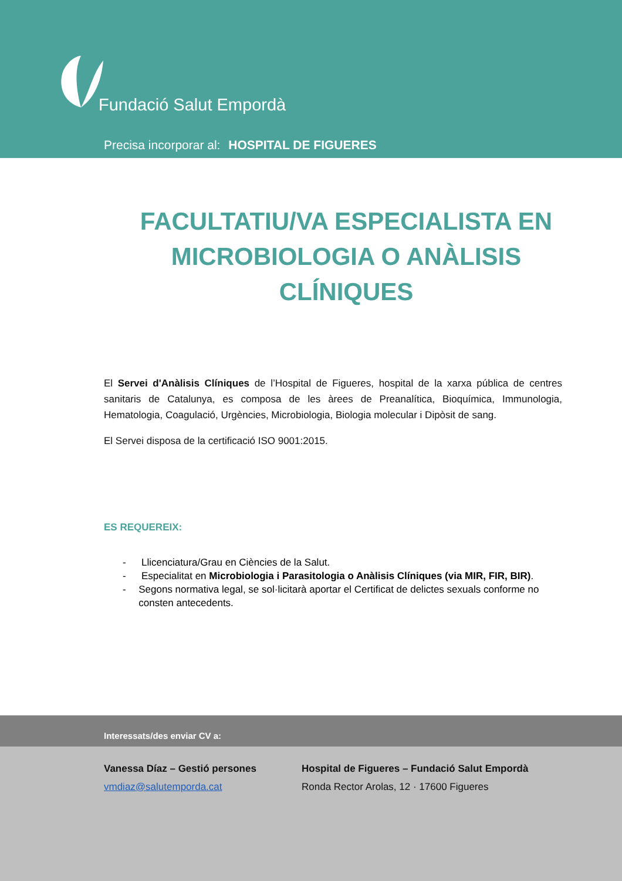Fundació Salut Empordà
Precisa incorporar al: HOSPITAL DE FIGUERES
FACULTATIU/VA ESPECIALISTA EN MICROBIOLOGIA O ANÀLISIS CLÍNIQUES
El Servei d'Anàlisis Clíniques de l’Hospital de Figueres, hospital de la xarxa pública de centres sanitaris de Catalunya, es composa de les àrees de Preanalítica, Bioquímica, Immunologia, Hematologia, Coagulació, Urgències, Microbiologia, Biologia molecular i Dipòsit de sang.
El Servei disposa de la certificació ISO 9001:2015.
ES REQUEREIX:
- Llicenciatura/Grau en Ciències de la Salut.
- Especialitat en Microbiologia i Parasitologia o Anàlisis Clíniques (via MIR, FIR, BIR).
- Segons normativa legal, se sol·licitarà aportar el Certificat de delictes sexuals conforme no consten antecedents.
Interessats/des enviar CV a:
Vanessa Díaz – Gestió persones
vmdiaz@salutemporda.cat
Hospital de Figueres – Fundació Salut Empordà
Ronda Rector Arolas, 12 · 17600 Figueres